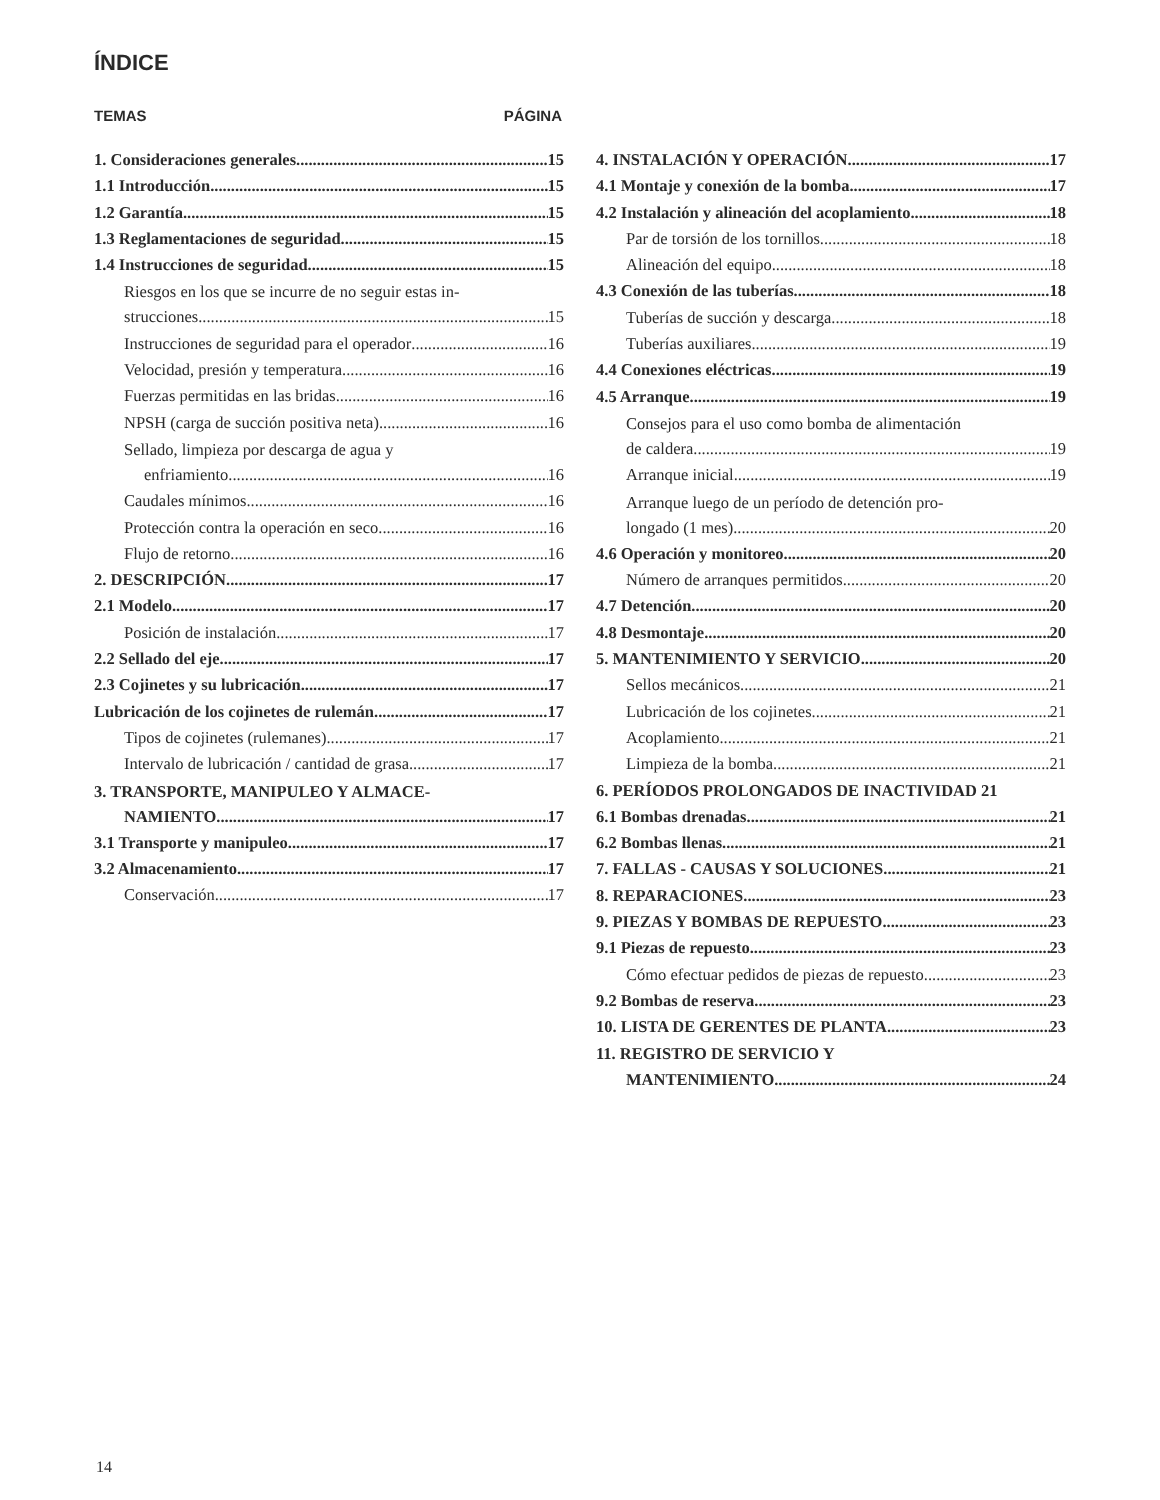ÍNDICE
TEMAS PÁGINA
1. Consideraciones generales 15
1.1 Introducción 15
1.2 Garantía 15
1.3 Reglamentaciones de seguridad 15
1.4 Instrucciones de seguridad 15
Riesgos en los que se incurre de no seguir estas in-
strucciones 15
Instrucciones de seguridad para el operador 16
Velocidad, presión y temperatura 16
Fuerzas permitidas en las bridas 16
NPSH (carga de succión positiva neta) 16
Sellado, limpieza por descarga de agua y
enfriamiento 16
Caudales mínimos 16
Protección contra la operación en seco 16
Flujo de retorno 16
2. DESCRIPCIÓN 17
2.1 Modelo 17
Posición de instalación 17
2.2 Sellado del eje 17
2.3 Cojinetes y su lubricación 17
Lubricación de los cojinetes de rulemán 17
Tipos de cojinetes (rulemanes) 17
Intervalo de lubricación / cantidad de grasa 17
3. TRANSPORTE, MANIPULEO Y ALMACE-
NAMIENTO 17
3.1 Transporte y manipuleo 17
3.2 Almacenamiento 17
Conservación 17
4. INSTALACIÓN Y OPERACIÓN 17
4.1 Montaje y conexión de la bomba 17
4.2 Instalación y alineación del acoplamiento 18
Par de torsión de los tornillos 18
Alineación del equipo 18
4.3 Conexión de las tuberías 18
Tuberías de succión y descarga 18
Tuberías auxiliares 19
4.4 Conexiones eléctricas 19
4.5 Arranque 19
Consejos para el uso como bomba de alimentación
de caldera 19
Arranque inicial 19
Arranque luego de un período de detención pro-
longado (1 mes) 20
4.6 Operación y monitoreo 20
Número de arranques permitidos 20
4.7 Detención 20
4.8 Desmontaje 20
5. MANTENIMIENTO Y SERVICIO 20
Sellos mecánicos 21
Lubricación de los cojinetes 21
Acoplamiento 21
Limpieza de la bomba 21
6. PERÍODOS PROLONGADOS DE INACTIVIDAD 21
6.1 Bombas drenadas 21
6.2 Bombas llenas 21
7. FALLAS - CAUSAS Y SOLUCIONES 21
8. REPARACIONES 23
9. PIEZAS Y BOMBAS DE REPUESTO 23
9.1 Piezas de repuesto 23
Cómo efectuar pedidos de piezas de repuesto 23
9.2 Bombas de reserva 23
10. LISTA DE GERENTES DE PLANTA 23
11. REGISTRO DE SERVICIO Y
MANTENIMIENTO 24
14